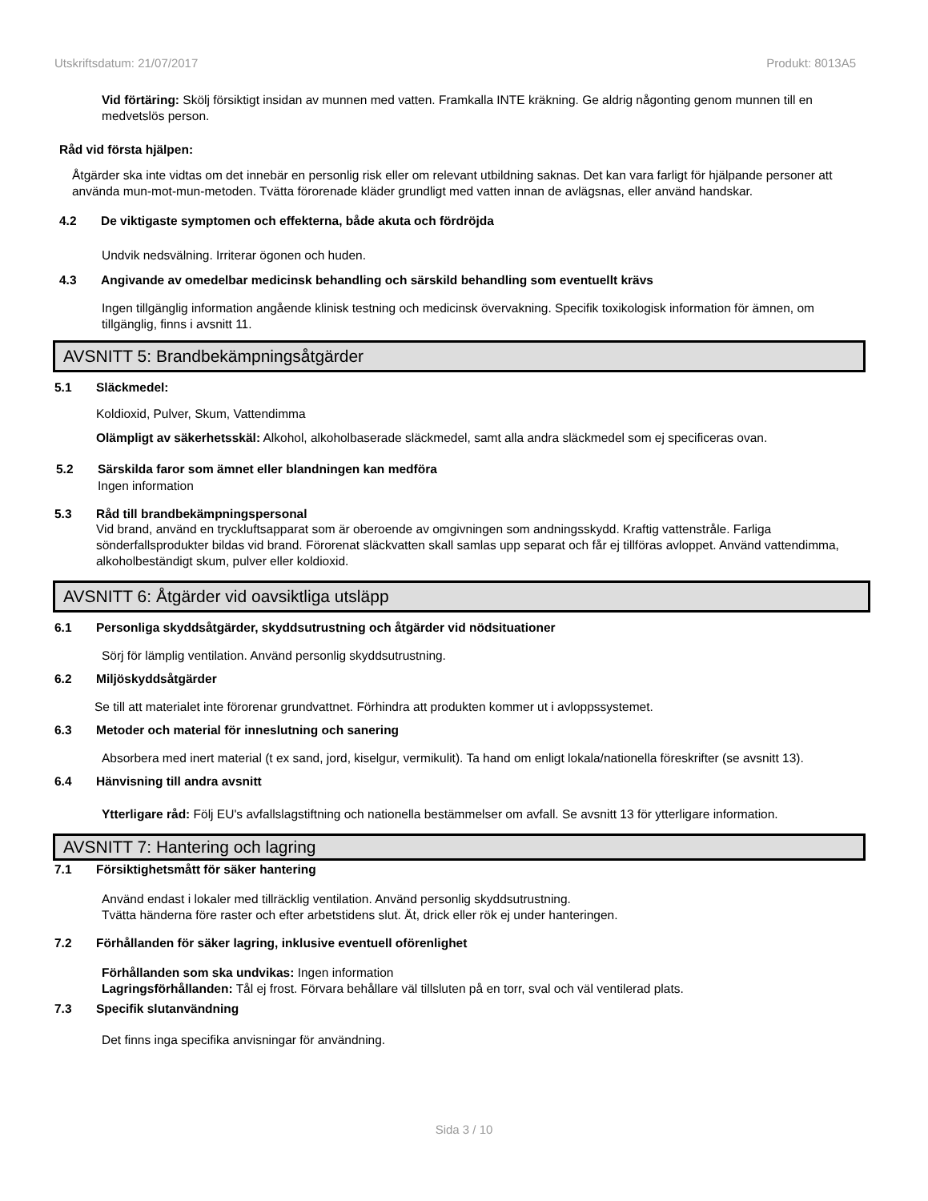Utskriftsdatum: 21/07/2017 Produkt: 8013A5
Vid förtäring: Skölj försiktigt insidan av munnen med vatten. Framkalla INTE kräkning. Ge aldrig någonting genom munnen till en medvetslös person.
Råd vid första hjälpen:
Åtgärder ska inte vidtas om det innebär en personlig risk eller om relevant utbildning saknas. Det kan vara farligt för hjälpande personer att använda mun-mot-mun-metoden. Tvätta förorenade kläder grundligt med vatten innan de avlägsnas, eller använd handskar.
4.2 De viktigaste symptomen och effekterna, både akuta och fördröjda
Undvik nedsvälning. Irriterar ögonen och huden.
4.3 Angivande av omedelbar medicinsk behandling och särskild behandling som eventuellt krävs
Ingen tillgänglig information angående klinisk testning och medicinsk övervakning. Specifik toxikologisk information för ämnen, om tillgänglig, finns i avsnitt 11.
AVSNITT 5: Brandbekämpningsåtgärder
5.1 Släckmedel:
Koldioxid, Pulver, Skum, Vattendimma
Olämpligt av säkerhetsskäl: Alkohol, alkoholbaserade släckmedel, samt alla andra släckmedel som ej specificeras ovan.
5.2 Särskilda faror som ämnet eller blandningen kan medföra
Ingen information
5.3 Råd till brandbekämpningspersonal
Vid brand, använd en tryckluftsapparat som är oberoende av omgivningen som andningsskydd. Kraftig vattenstråle. Farliga sönderfallsprodukter bildas vid brand. Förorenat släckvatten skall samlas upp separat och får ej tillföras avloppet. Använd vattendimma, alkoholbeständigt skum, pulver eller koldioxid.
AVSNITT 6: Åtgärder vid oavsiktliga utsläpp
6.1 Personliga skyddsåtgärder, skyddsutrustning och åtgärder vid nödsituationer
Sörj för lämplig ventilation. Använd personlig skyddsutrustning.
6.2 Miljöskyddsåtgärder
Se till att materialet inte förorenar grundvattnet. Förhindra att produkten kommer ut i avloppssystemet.
6.3 Metoder och material för inneslutning och sanering
Absorbera med inert material (t ex sand, jord, kiselgur, vermikulit). Ta hand om enligt lokala/nationella föreskrifter (se avsnitt 13).
6.4 Hänvisning till andra avsnitt
Ytterligare råd: Följ EU's avfallslagstiftning och nationella bestämmelser om avfall. Se avsnitt 13 för ytterligare information.
AVSNITT 7: Hantering och lagring
7.1 Försiktighetsmått för säker hantering
Använd endast i lokaler med tillräcklig ventilation. Använd personlig skyddsutrustning.
Tvätta händerna före raster och efter arbetstidens slut. Ät, drick eller rök ej under hanteringen.
7.2 Förhållanden för säker lagring, inklusive eventuell oförenlighet
Förhållanden som ska undvikas: Ingen information
Lagringsförhållanden: Tål ej frost. Förvara behållare väl tillsluten på en torr, sval och väl ventilerad plats.
7.3 Specifik slutanvändning
Det finns inga specifika anvisningar för användning.
Sida 3 / 10